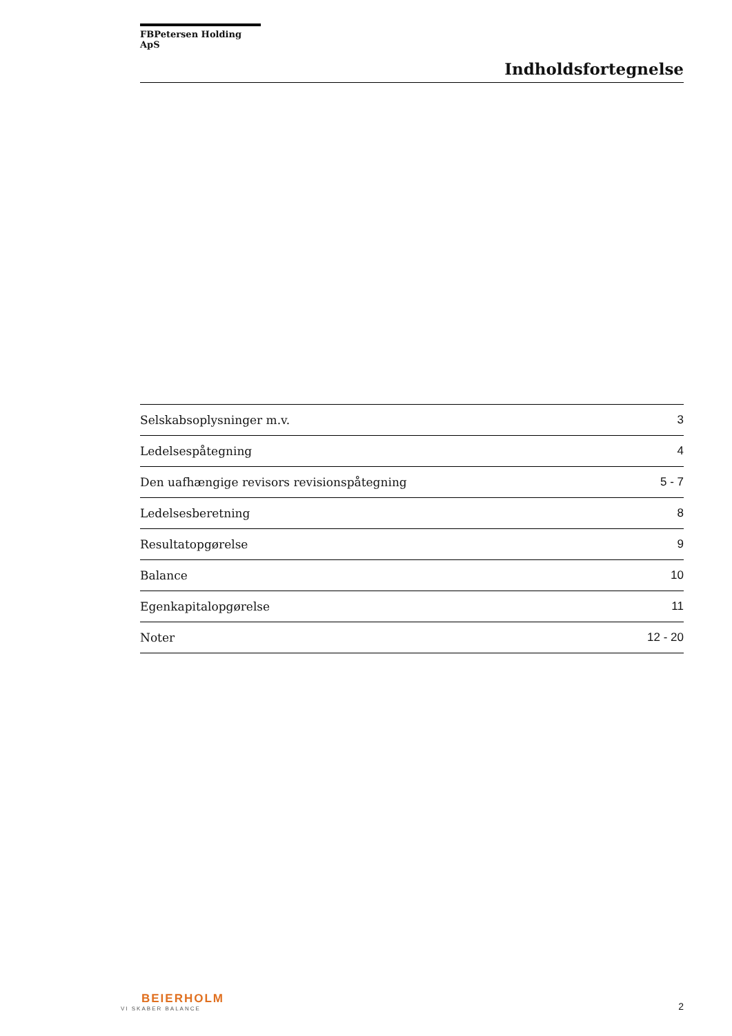FBPetersen Holding ApS
Indholdsfortegnelse
| Selskabsoplysninger m.v. | 3 |
| Ledelsespåtegning | 4 |
| Den uafhængige revisors revisionspåtegning | 5 - 7 |
| Ledelsesberetning | 8 |
| Resultatopgørelse | 9 |
| Balance | 10 |
| Egenkapitalopgørelse | 11 |
| Noter | 12 - 20 |
BEIERHOLM
VI SKABER BALANCE
2